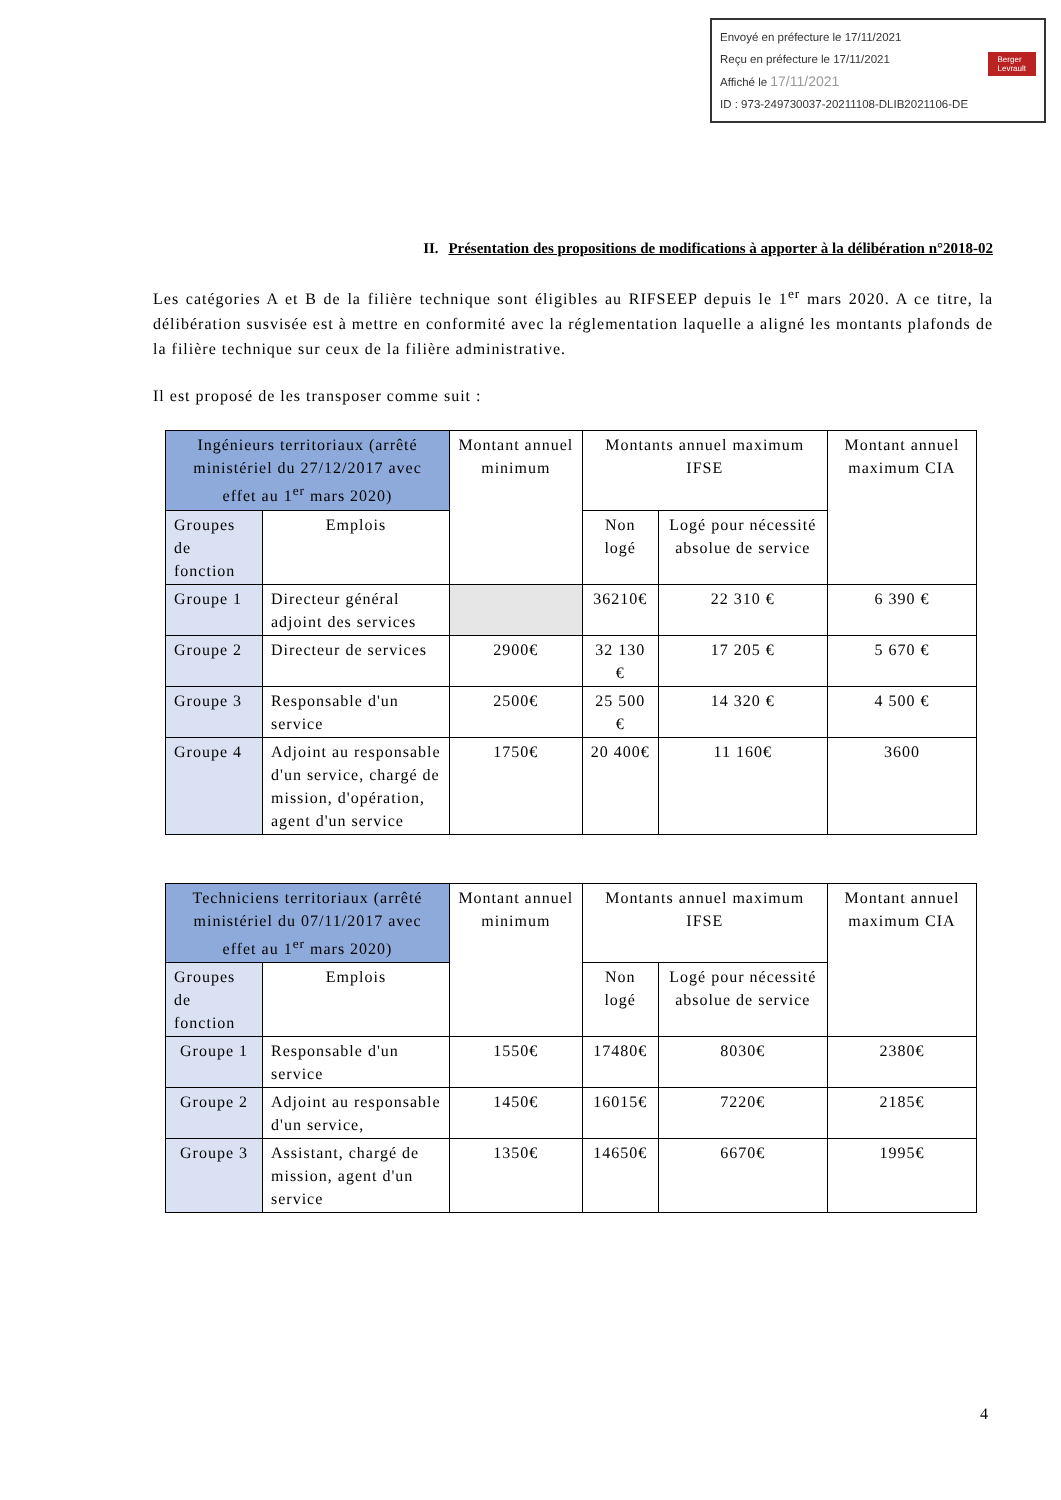Envoyé en préfecture le 17/11/2021
Reçu en préfecture le 17/11/2021
Affiché le 17/11/2021 Berger
Levrault
ID : 973-249730037-20211108-DLIB2021106-DE
II. Présentation des propositions de modifications à apporter à la délibération n°2018-02
Les catégories A et B de la filière technique sont éligibles au RIFSEEP depuis le 1<sup>er</sup> mars 2020. A ce titre, la délibération susvisée est à mettre en conformité avec la réglementation laquelle a aligné les montants plafonds de la filière technique sur ceux de la filière administrative.
Il est proposé de les transposer comme suit :
| Ingénieurs territoriaux (arrêté ministériel du 27/12/2017 avec effet au 1<sup>er</sup> mars 2020) | | Montant annuel minimum | Montants annuel maximum IFSE | | Montant annuel maximum CIA |
| --- | --- | --- | --- | --- | --- |
| Groupes de fonction | Emplois | | Non logé | Logé pour nécessité absolue de service | |
| Groupe 1 | Directeur général adjoint des services | | 36210€ | 22 310 € | 6 390 € |
| Groupe 2 | Directeur de services | 2900€ | 32 130 € | 17 205 € | 5 670 € |
| Groupe 3 | Responsable d'un service | 2500€ | 25 500 € | 14 320 € | 4 500 € |
| Groupe 4 | Adjoint au responsable d'un service, chargé de mission, d'opération, agent d'un service | 1750€ | 20 400€ | 11 160€ | 3600 |
| Techniciens territoriaux (arrêté ministériel du 07/11/2017 avec effet au 1<sup>er</sup> mars 2020) | | Montant annuel minimum | Montants annuel maximum IFSE | | Montant annuel maximum CIA |
| --- | --- | --- | --- | --- | --- |
| Groupes de fonction | Emplois | | Non logé | Logé pour nécessité absolue de service | |
| Groupe 1 | Responsable d'un service | 1550€ | 17480€ | 8030€ | 2380€ |
| Groupe 2 | Adjoint au responsable d'un service, | 1450€ | 16015€ | 7220€ | 2185€ |
| Groupe 3 | Assistant, chargé de mission, agent d'un service | 1350€ | 14650€ | 6670€ | 1995€ |
4